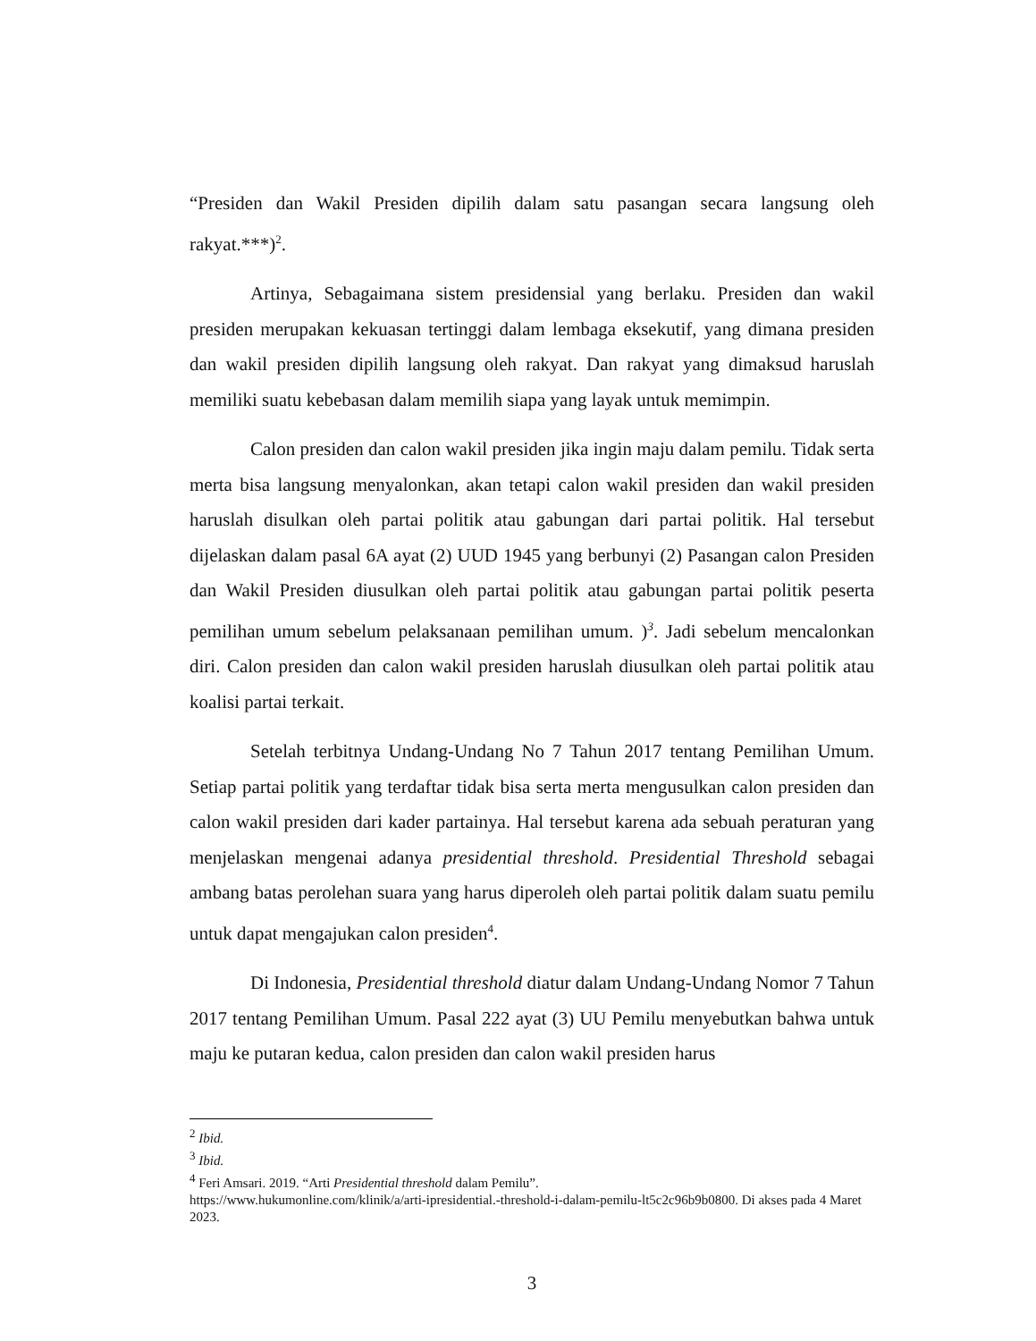“Presiden dan Wakil Presiden dipilih dalam satu pasangan secara langsung oleh rakyat.***)<sup>2</sup>.
Artinya, Sebagaimana sistem presidensial yang berlaku. Presiden dan wakil presiden merupakan kekuasan tertinggi dalam lembaga eksekutif, yang dimana presiden dan wakil presiden dipilih langsung oleh rakyat. Dan rakyat yang dimaksud haruslah memiliki suatu kebebasan dalam memilih siapa yang layak untuk memimpin.
Calon presiden dan calon wakil presiden jika ingin maju dalam pemilu. Tidak serta merta bisa langsung menyalonkan, akan tetapi calon wakil presiden dan wakil presiden haruslah disulkan oleh partai politik atau gabungan dari partai politik. Hal tersebut dijelaskan dalam pasal 6A ayat (2) UUD 1945 yang berbunyi (2) Pasangan calon Presiden dan Wakil Presiden diusulkan oleh partai politik atau gabungan partai politik peserta pemilihan umum sebelum pelaksanaan pemilihan umum. )<sup>3</sup>. Jadi sebelum mencalonkan diri. Calon presiden dan calon wakil presiden haruslah diusulkan oleh partai politik atau koalisi partai terkait.
Setelah terbitnya Undang-Undang No 7 Tahun 2017 tentang Pemilihan Umum. Setiap partai politik yang terdaftar tidak bisa serta merta mengusulkan calon presiden dan calon wakil presiden dari kader partainya. Hal tersebut karena ada sebuah peraturan yang menjelaskan mengenai adanya presidential threshold. Presidential Threshold sebagai ambang batas perolehan suara yang harus diperoleh oleh partai politik dalam suatu pemilu untuk dapat mengajukan calon presiden<sup>4</sup>.
Di Indonesia, Presidential threshold diatur dalam Undang-Undang Nomor 7 Tahun 2017 tentang Pemilihan Umum. Pasal 222 ayat (3) UU Pemilu menyebutkan bahwa untuk maju ke putaran kedua, calon presiden dan calon wakil presiden harus
<sup>2</sup> Ibid.
<sup>3</sup> Ibid.
<sup>4</sup> Feri Amsari. 2019. “Arti Presidential threshold dalam Pemilu”.
https://www.hukumonline.com/klinik/a/arti-ipresidential.-threshold-i-dalam-pemilu-lt5c2c96b9b0800. Di akses pada 4 Maret 2023.
3